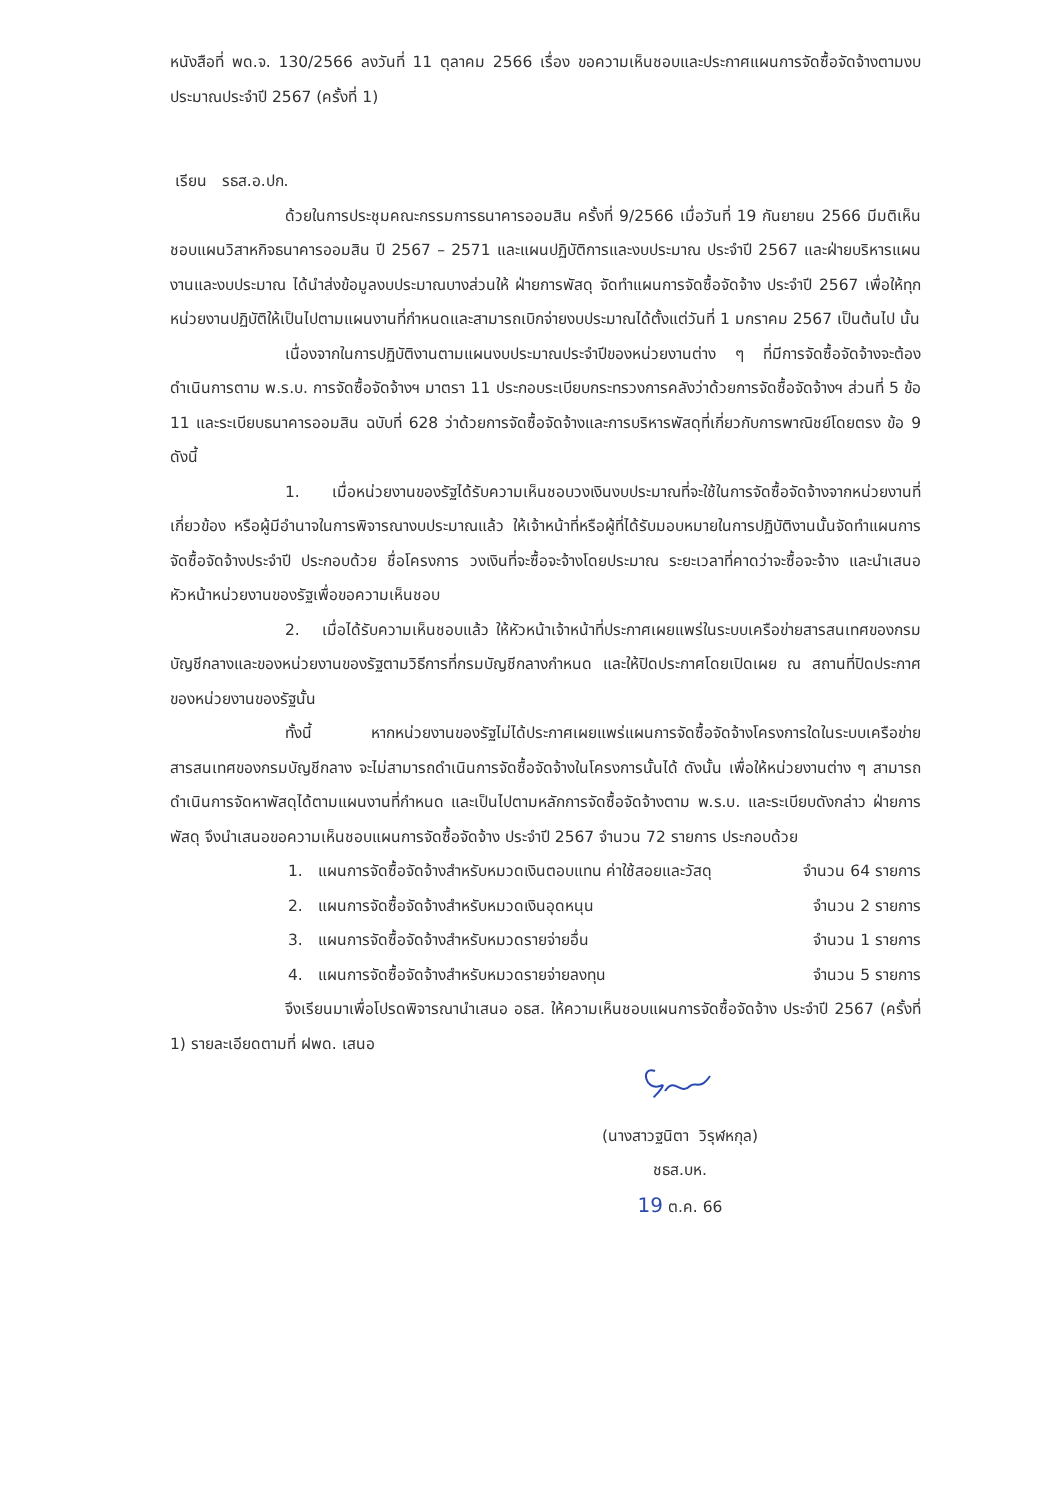หนังสือที่ พด.จ. 130/2566 ลงวันที่ 11 ตุลาคม 2566 เรื่อง ขอความเห็นชอบและประกาศแผนการจัดซื้อจัดจ้างตามงบประมาณประจำปี 2567 (ครั้งที่ 1)
เรียน รธส.อ.ปก.
ด้วยในการประชุมคณะกรรมการธนาคารออมสิน ครั้งที่ 9/2566 เมื่อวันที่ 19 กันยายน 2566 มีมติเห็นชอบแผนวิสาหกิจธนาคารออมสิน ปี 2567 – 2571 และแผนปฏิบัติการและงบประมาณ ประจำปี 2567 และฝ่ายบริหารแผนงานและงบประมาณ ได้นำส่งข้อมูลงบประมาณบางส่วนให้ ฝ่ายการพัสดุ จัดทำแผนการจัดซื้อจัดจ้าง ประจำปี 2567 เพื่อให้ทุกหน่วยงานปฏิบัติให้เป็นไปตามแผนงานที่กำหนดและสามารถเบิกจ่ายงบประมาณได้ตั้งแต่วันที่ 1 มกราคม 2567 เป็นต้นไป นั้น
เนื่องจากในการปฏิบัติงานตามแผนงบประมาณประจำปีของหน่วยงานต่าง ๆ ที่มีการจัดซื้อจัดจ้างจะต้องดำเนินการตาม พ.ร.บ. การจัดซื้อจัดจ้างฯ มาตรา 11 ประกอบระเบียบกระทรวงการคลังว่าด้วยการจัดซื้อจัดจ้างฯ ส่วนที่ 5 ข้อ 11 และระเบียบธนาคารออมสิน ฉบับที่ 628 ว่าด้วยการจัดซื้อจัดจ้างและการบริหารพัสดุที่เกี่ยวกับการพาณิชย์โดยตรง ข้อ 9 ดังนี้
1. เมื่อหน่วยงานของรัฐได้รับความเห็นชอบวงเงินงบประมาณที่จะใช้ในการจัดซื้อจัดจ้างจากหน่วยงานที่เกี่ยวข้อง หรือผู้มีอำนาจในการพิจารณางบประมาณแล้ว ให้เจ้าหน้าที่หรือผู้ที่ได้รับมอบหมายในการปฏิบัติงานนั้นจัดทำแผนการจัดซื้อจัดจ้างประจำปี ประกอบด้วย ชื่อโครงการ วงเงินที่จะซื้อจะจ้างโดยประมาณ ระยะเวลาที่คาดว่าจะซื้อจะจ้าง และนำเสนอหัวหน้าหน่วยงานของรัฐเพื่อขอความเห็นชอบ
2. เมื่อได้รับความเห็นชอบแล้ว ให้หัวหน้าเจ้าหน้าที่ประกาศเผยแพร่ในระบบเครือข่ายสารสนเทศของกรมบัญชีกลางและของหน่วยงานของรัฐตามวิธีการที่กรมบัญชีกลางกำหนด และให้ปิดประกาศโดยเปิดเผย ณ สถานที่ปิดประกาศของหน่วยงานของรัฐนั้น
ทั้งนี้ หากหน่วยงานของรัฐไม่ได้ประกาศเผยแพร่แผนการจัดซื้อจัดจ้างโครงการใดในระบบเครือข่ายสารสนเทศของกรมบัญชีกลาง จะไม่สามารถดำเนินการจัดซื้อจัดจ้างในโครงการนั้นได้ ดังนั้น เพื่อให้หน่วยงานต่าง ๆ สามารถดำเนินการจัดหาพัสดุได้ตามแผนงานที่กำหนด และเป็นไปตามหลักการจัดซื้อจัดจ้างตาม พ.ร.บ. และระเบียบดังกล่าว ฝ่ายการพัสดุ จึงนำเสนอขอความเห็นชอบแผนการจัดซื้อจัดจ้าง ประจำปี 2567 จำนวน 72 รายการ ประกอบด้วย
1. แผนการจัดซื้อจัดจ้างสำหรับหมวดเงินตอบแทน ค่าใช้สอยและวัสดุ จำนวน 64 รายการ
2. แผนการจัดซื้อจัดจ้างสำหรับหมวดเงินอุดหนุน จำนวน 2 รายการ
3. แผนการจัดซื้อจัดจ้างสำหรับหมวดรายจ่ายอื่น จำนวน 1 รายการ
4. แผนการจัดซื้อจัดจ้างสำหรับหมวดรายจ่ายลงทุน จำนวน 5 รายการ
จึงเรียนมาเพื่อโปรดพิจารณานำเสนอ อธส. ให้ความเห็นชอบแผนการจัดซื้อจัดจ้าง ประจำปี 2567 (ครั้งที่ 1) รายละเอียดตามที่ ฝพด. เสนอ
(นางสาวฐนิตา วิรุฬหกุล)
ชธส.บห.
19 ต.ค. 66